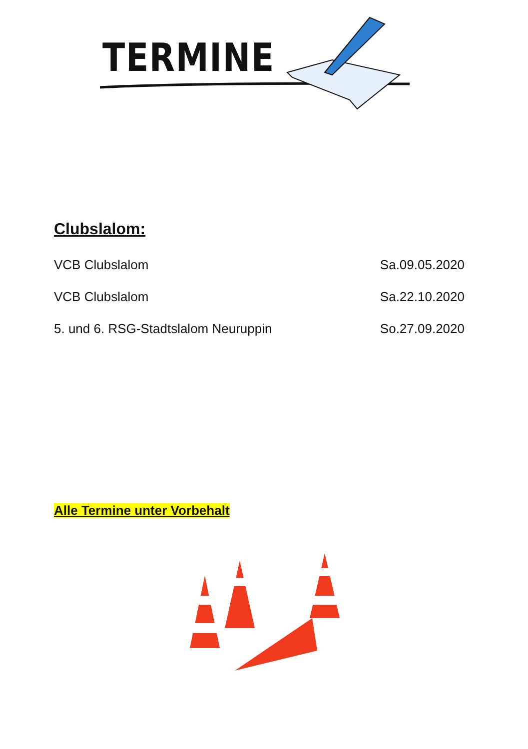TERMINE
Clubslalom:
VCB Clubslalom Sa.09.05.2020
VCB Clubslalom Sa.22.10.2020
5. und 6. RSG-Stadtslalom Neuruppin So.27.09.2020
Alle Termine unter Vorbehalt